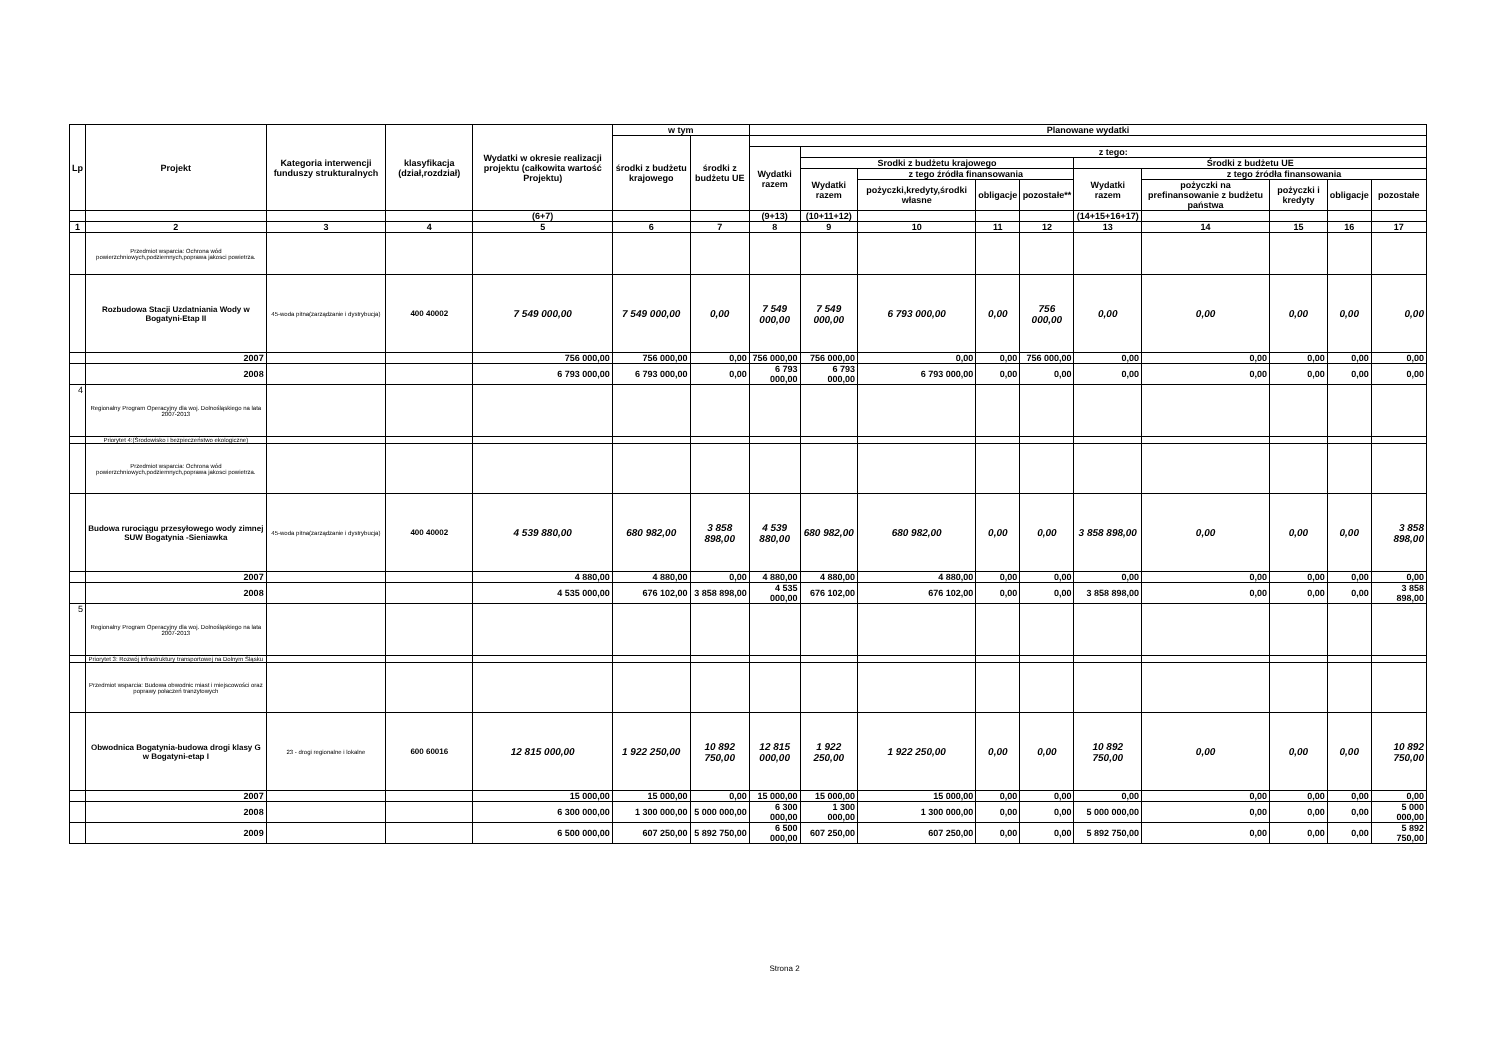| Lp | Projekt | Kategoria interwencji funduszy strukturalnych | klasyfikacja (dział,rozdział) | Wydatki w okresie realizacji projektu (całkowita wartość Projektu) | w tym | | Planowane wydatki | | | | | | | | | |
| --- | --- | --- | --- | --- | --- | --- | --- | --- | --- | --- | --- | --- | --- | --- | --- | --- |
| | | | | | środki z budżetu krajowego | środki z budżetu UE | | | | | | | | | | |
| | | | | | | | Wydatki razem | z tego: | | | | | | | | |
| | | | | | | | | Srodki z budżetu krajowego | | | | Środki z budżetu UE | | | | |
| | | | | | | | | Wydatki razem | z tego źródła finansowania | | | Wydatki razem | z tego źródła finansowania | | | |
| | | | | | | | | | pożyczki,kredyty,środki własne | obligacje | pozostałe** | | pożyczki na prefinansowanie z budżetu państwa | pożyczki i kredyty | obligacje | pozostałe |
| | | | | (6+7) | | | (9+13) | (10+11+12) | | | | (14+15+16+17) | | | | |
| 1 | 2 | 3 | 4 | 5 | 6 | 7 | 8 | 9 | 10 | 11 | 12 | 13 | 14 | 15 | 16 | 17 |
| | Przedmiot wsparcia: Ochrona wód powierzchniowych,podziemnych,poprawa jakosci powietrza. | | | | | | | | | | | | | | | |
| | Rozbudowa Stacji Uzdatniania Wody w Bogatyni-Etap II | 45-woda pitna(zarządzanie i dystrybucja) | 400 40002 | 7 549 000,00 | 7 549 000,00 | 0,00 | 7 549 000,00 | 7 549 000,00 | 6 793 000,00 | 0,00 | 756 000,00 | 0,00 | 0,00 | 0,00 | 0,00 | 0,00 |
| | 2007 | | | 756 000,00 | 756 000,00 | 0,00 | 756 000,00 | 756 000,00 | 0,00 | 0,00 | 756 000,00 | 0,00 | 0,00 | 0,00 | 0,00 | 0,00 |
| | 2008 | | | 6 793 000,00 | 6 793 000,00 | 0,00 | 6 793 000,00 | 6 793 000,00 | 6 793 000,00 | 0,00 | 0,00 | 0,00 | 0,00 | 0,00 | 0,00 | 0,00 |
| 4 | Regionalny Program Operacyjny dla woj. Dolnośląskiego na lata 2007-2013 | | | | | | | | | | | | | | | |
| | Priorytet 4:(Środowisko i bezpieczeństwo ekologiczne) | | | | | | | | | | | | | | | |
| | Przedmiot wsparcia: Ochrona wód powierzchniowych,podziemnych,poprawa jakosci powietrza. | | | | | | | | | | | | | | | |
| | Budowa rurociągu przesyłowego wody zimnej SUW Bogatynia -Sieniawka | 45-woda pitna(zarządzanie i dystrybucja) | 400 40002 | 4 539 880,00 | 680 982,00 | 3 858 898,00 | 4 539 880,00 | 680 982,00 | 680 982,00 | 0,00 | 0,00 | 3 858 898,00 | 0,00 | 0,00 | 0,00 | 3 858 898,00 |
| | 2007 | | | 4 880,00 | 4 880,00 | 0,00 | 4 880,00 | 4 880,00 | 4 880,00 | 0,00 | 0,00 | 0,00 | 0,00 | 0,00 | 0,00 | 0,00 |
| | 2008 | | | 4 535 000,00 | 676 102,00 | 3 858 898,00 | 4 535 000,00 | 676 102,00 | 676 102,00 | 0,00 | 0,00 | 3 858 898,00 | 0,00 | 0,00 | 0,00 | 3 858 898,00 |
| 5 | Regionalny Program Operacyjny dla woj. Dolnośląskiego na lata 2007-2013 | | | | | | | | | | | | | | | |
| | Priorytet 3: Rozwój infrastruktury transportowej na Dolnym Śląsku | | | | | | | | | | | | | | | |
| | Przedmiot wsparcia: Budowa obwodnic miast i miejscowości oraz poprawy połaczeń tranzytowych | | | | | | | | | | | | | | | |
| | Obwodnica Bogatynia-budowa drogi klasy G w Bogatyni-etap I | 23 - drogi regionalne i lokalne | 600 60016 | 12 815 000,00 | 1 922 250,00 | 10 892 750,00 | 12 815 000,00 | 1 922 250,00 | 1 922 250,00 | 0,00 | 0,00 | 10 892 750,00 | 0,00 | 0,00 | 0,00 | 10 892 750,00 |
| | 2007 | | | 15 000,00 | 15 000,00 | 0,00 | 15 000,00 | 15 000,00 | 15 000,00 | 0,00 | 0,00 | 0,00 | 0,00 | 0,00 | 0,00 | 0,00 |
| | 2008 | | | 6 300 000,00 | 1 300 000,00 | 5 000 000,00 | 6 300 000,00 | 1 300 000,00 | 1 300 000,00 | 0,00 | 0,00 | 5 000 000,00 | 0,00 | 0,00 | 0,00 | 5 000 000,00 |
| | 2009 | | | 6 500 000,00 | 607 250,00 | 5 892 750,00 | 6 500 000,00 | 607 250,00 | 607 250,00 | 0,00 | 0,00 | 5 892 750,00 | 0,00 | 0,00 | 0,00 | 5 892 750,00 |
Strona 2